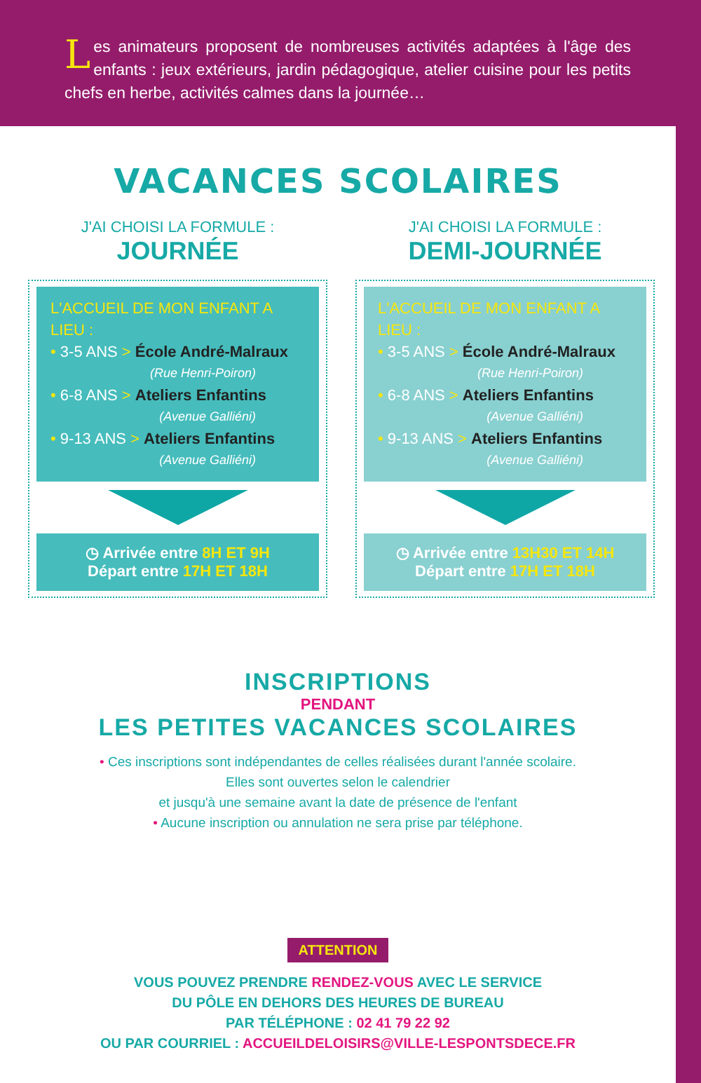Les animateurs proposent de nombreuses activités adaptées à l'âge des enfants : jeux extérieurs, jardin pédagogique, atelier cuisine pour les petits chefs en herbe, activités calmes dans la journée…
VACANCES SCOLAIRES
J'AI CHOISI LA FORMULE :
JOURNÉE
L'ACCUEIL DE MON ENFANT A LIEU :
• 3-5 ANS > École André-Malraux
(Rue Henri-Poiron)
• 6-8 ANS > Ateliers Enfantins
(Avenue Galliéni)
• 9-13 ANS > Ateliers Enfantins
(Avenue Galliéni)
◷ Arrivée entre 8H ET 9H
Départ entre 17H ET 18H
J'AI CHOISI LA FORMULE :
DEMI-JOURNÉE
L'ACCUEIL DE MON ENFANT A LIEU :
• 3-5 ANS > École André-Malraux
(Rue Henri-Poiron)
• 6-8 ANS > Ateliers Enfantins
(Avenue Galliéni)
• 9-13 ANS > Ateliers Enfantins
(Avenue Galliéni)
◷ Arrivée entre 13H30 ET 14H
Départ entre 17H ET 18H
INSCRIPTIONS
PENDANT
LES PETITES VACANCES SCOLAIRES
• Ces inscriptions sont indépendantes de celles réalisées durant l'année scolaire.
Elles sont ouvertes selon le calendrier
et jusqu'à une semaine avant la date de présence de l'enfant
• Aucune inscription ou annulation ne sera prise par téléphone.
ATTENTION
VOUS POUVEZ PRENDRE RENDEZ-VOUS AVEC LE SERVICE
DU PÔLE EN DEHORS DES HEURES DE BUREAU
PAR TÉLÉPHONE : 02 41 79 22 92
OU PAR COURRIEL : ACCUEILDELOISIRS@VILLE-LESPONTSDECE.FR